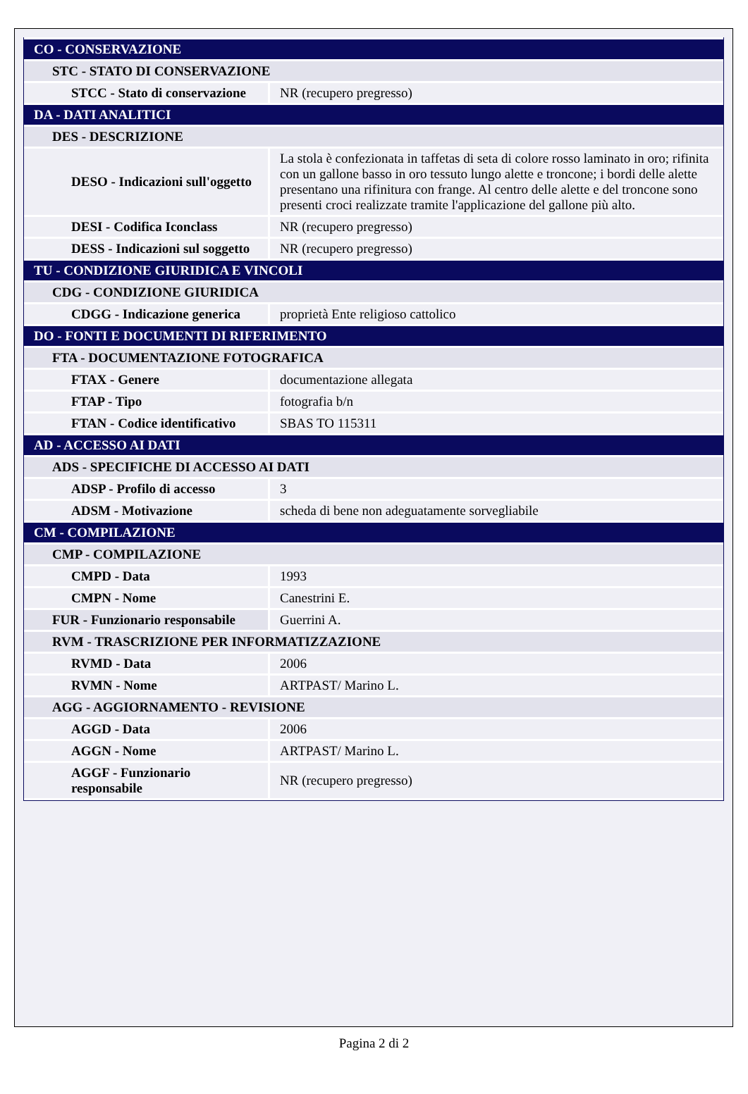| CO - CONSERVAZIONE | |
| STC - STATO DI CONSERVAZIONE | |
| STCC - Stato di conservazione | NR (recupero pregresso) |
| DA - DATI ANALITICI | |
| DES - DESCRIZIONE | |
| DESO - Indicazioni sull'oggetto | La stola è confezionata in taffetas di seta di colore rosso laminato in oro; rifinita con un gallone basso in oro tessuto lungo alette e troncone; i bordi delle alette presentano una rifinitura con frange. Al centro delle alette e del troncone sono presenti croci realizzate tramite l'applicazione del gallone più alto. |
| DESI - Codifica Iconclass | NR (recupero pregresso) |
| DESS - Indicazioni sul soggetto | NR (recupero pregresso) |
| TU - CONDIZIONE GIURIDICA E VINCOLI | |
| CDG - CONDIZIONE GIURIDICA | |
| CDGG - Indicazione generica | proprietà Ente religioso cattolico |
| DO - FONTI E DOCUMENTI DI RIFERIMENTO | |
| FTA - DOCUMENTAZIONE FOTOGRAFICA | |
| FTAX - Genere | documentazione allegata |
| FTAP - Tipo | fotografia b/n |
| FTAN - Codice identificativo | SBAS TO 115311 |
| AD - ACCESSO AI DATI | |
| ADS - SPECIFICHE DI ACCESSO AI DATI | |
| ADSP - Profilo di accesso | 3 |
| ADSM - Motivazione | scheda di bene non adeguatamente sorvegliabile |
| CM - COMPILAZIONE | |
| CMP - COMPILAZIONE | |
| CMPD - Data | 1993 |
| CMPN - Nome | Canestrini E. |
| FUR - Funzionario responsabile | Guerrini A. |
| RVM - TRASCRIZIONE PER INFORMATIZZAZIONE | |
| RVMD - Data | 2006 |
| RVMN - Nome | ARTPAST/ Marino L. |
| AGG - AGGIORNAMENTO - REVISIONE | |
| AGGD - Data | 2006 |
| AGGN - Nome | ARTPAST/ Marino L. |
| AGGF - Funzionario responsabile | NR (recupero pregresso) |
Pagina 2 di 2